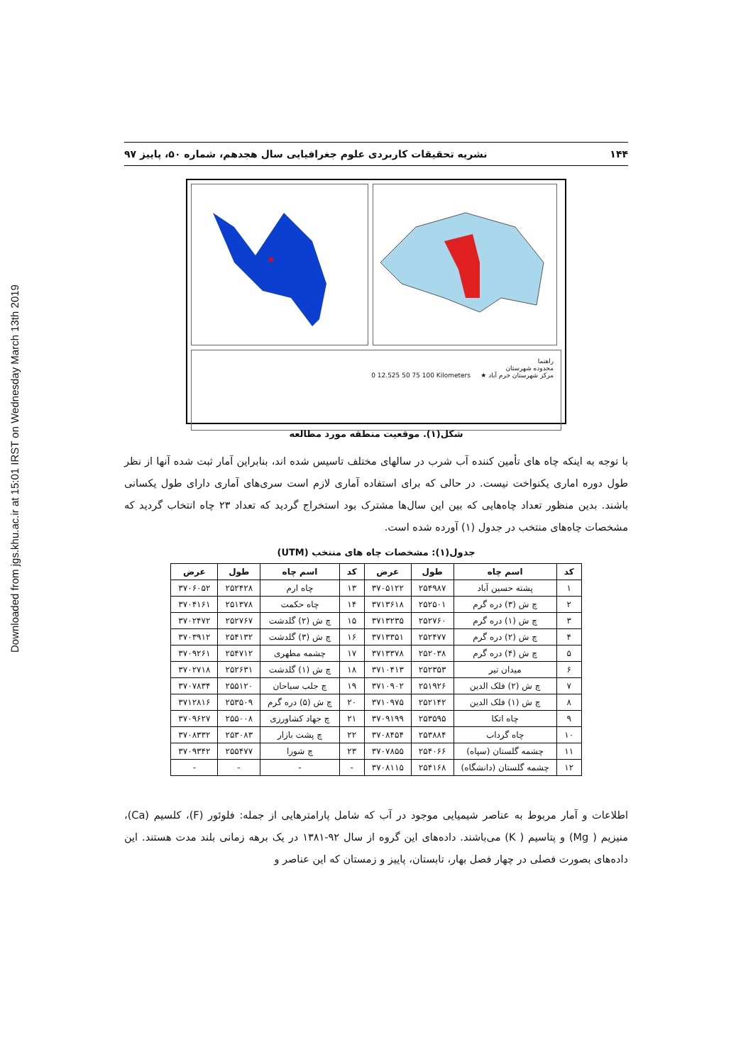Downloaded from jgs.khu.ac.ir at 15:01 IRST on Wednesday March 13th 2019
۱۴۴ نشریه تحقیقات کاربردی علوم جغرافیایی سال هجدهم، شماره ۵۰، پاییز ۹۷
راهنما
محدوده شهرستان
مرکز شهرستان خرم آباد ★ 0 12.525 50 75 100 Kilometers
شکل(۱). موقعیت منطقه مورد مطالعه
با توجه به اینکه چاه های تأمین کننده آب شرب در سالهای مختلف تاسیس شده اند، بنابراین آمار ثبت شده آنها از نظر طول دوره اماری یکنواخت نیست. در حالی که برای استفاده آماری لازم است سری‌های آماری دارای طول یکسانی باشند. بدین منظور تعداد چاه‌هایی که بین این سال‌ها مشترک بود استخراج گردید که تعداد ۲۳ چاه انتخاب گردید که مشخصات چاه‌های منتخب در جدول (۱) آورده شده است.
جدول(۱): مشخصات چاه های منتخب (UTM)
| کد | اسم چاه | طول | عرض | کد | اسم چاه | طول | عرض |
| --- | --- | --- | --- | --- | --- | --- | --- |
| ۱ | پشته حسین آباد | ۲۵۴۹۸۷ | ۳۷۰۵۱۲۲ | ۱۳ | چاه ارم | ۲۵۲۴۲۸ | ۳۷۰۶۰۵۲ |
| ۲ | چ ش (۳) دره گرم | ۲۵۲۵۰۱ | ۳۷۱۳۶۱۸ | ۱۴ | چاه حکمت | ۲۵۱۳۷۸ | ۳۷۰۴۱۶۱ |
| ۳ | چ ش (۱) دره گرم | ۲۵۲۷۶۰ | ۳۷۱۳۲۳۵ | ۱۵ | چ ش (۲) گلدشت | ۲۵۲۷۶۷ | ۳۷۰۲۴۷۲ |
| ۴ | چ ش (۲) دره گرم | ۲۵۲۴۷۷ | ۳۷۱۳۳۵۱ | ۱۶ | چ ش (۳) گلدشت | ۲۵۴۱۳۲ | ۳۷۰۳۹۱۲ |
| ۵ | چ ش (۴) دره گرم | ۲۵۲۰۳۸ | ۳۷۱۳۳۷۸ | ۱۷ | چشمه مطهری | ۲۵۴۷۱۲ | ۳۷۰۹۲۶۱ |
| ۶ | میدان تیر | ۲۵۲۳۵۳ | ۳۷۱۰۴۱۳ | ۱۸ | چ ش (۱) گلدشت | ۲۵۲۶۳۱ | ۳۷۰۲۷۱۸ |
| ۷ | چ ش (۲) فلک الدین | ۲۵۱۹۲۶ | ۳۷۱۰۹۰۲ | ۱۹ | چ جلب سیاحان | ۲۵۵۱۲۰ | ۳۷۰۷۸۳۴ |
| ۸ | چ ش (۱) فلک الدین | ۲۵۲۱۴۲ | ۳۷۱۰۹۷۵ | ۲۰ | چ ش (۵) دره گرم | ۲۵۳۵۰۹ | ۳۷۱۲۸۱۶ |
| ۹ | چاه اتکا | ۲۵۳۵۹۵ | ۳۷۰۹۱۹۹ | ۲۱ | چ جهاد کشاورزی | ۲۵۵۰۰۸ | ۳۷۰۹۶۲۷ |
| ۱۰ | چاه گرداب | ۲۵۳۸۸۴ | ۳۷۰۸۴۵۴ | ۲۲ | چ پشت بازار | ۲۵۳۰۸۳ | ۳۷۰۸۳۳۲ |
| ۱۱ | چشمه گلستان (سپاه) | ۲۵۴۰۶۶ | ۳۷۰۷۸۵۵ | ۲۳ | چ شورا | ۲۵۵۴۷۷ | ۳۷۰۹۳۴۲ |
| ۱۲ | چشمه گلستان (دانشگاه) | ۲۵۴۱۶۸ | ۳۷۰۸۱۱۵ | - | - | - | - |
اطلاعات و آمار مربوط به عناصر شیمیایی موجود در آب که شامل پارامترهایی از جمله: فلوئور (F)، کلسیم (Ca)، منیزیم ( Mg) و پتاسیم ( K) می‌باشند. داده‌های این گروه از سال ۹۲-۱۳۸۱ در یک برهه زمانی بلند مدت هستند. این داده‌های بصورت فصلی در چهار فصل بهار، تابستان، پاییز و زمستان که این عناصر و